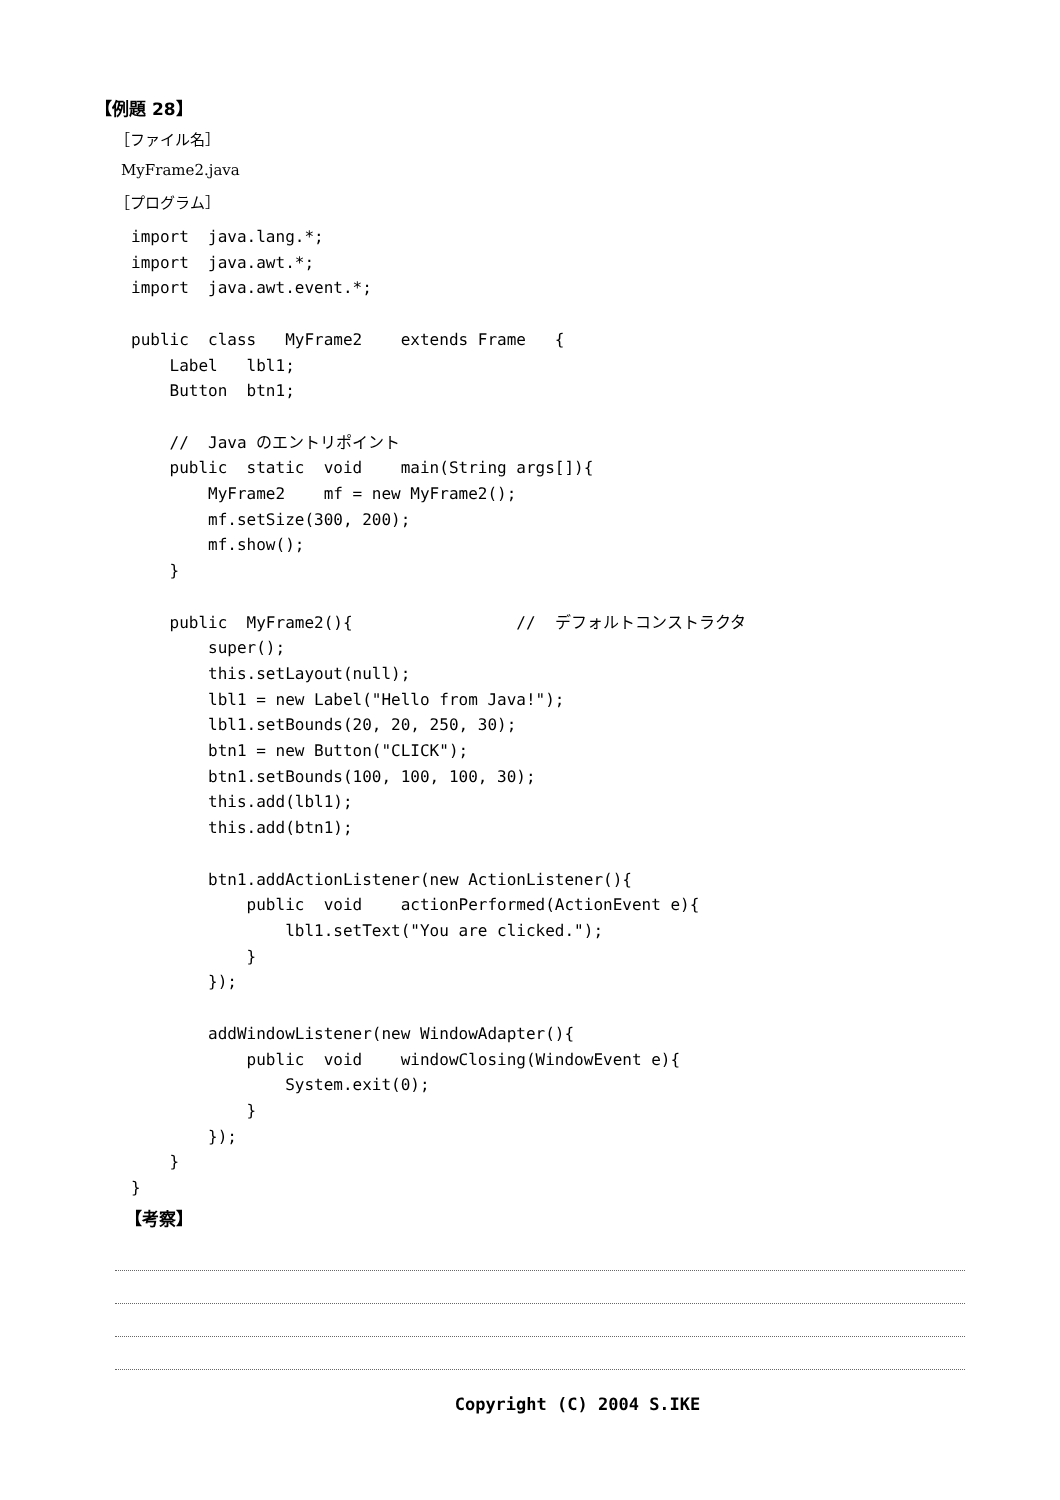【例題 28】
［ファイル名］
MyFrame2.java
［プログラム］
import  java.lang.*;
import  java.awt.*;
import  java.awt.event.*;

public  class   MyFrame2    extends Frame   {
    Label   lbl1;
    Button  btn1;

    //  Java のエントリポイント
    public  static  void    main(String args[]){
        MyFrame2    mf = new MyFrame2();
        mf.setSize(300, 200);
        mf.show();
    }

    public  MyFrame2(){                 //  デフォルトコンストラクタ
        super();
        this.setLayout(null);
        lbl1 = new Label("Hello from Java!");
        lbl1.setBounds(20, 20, 250, 30);
        btn1 = new Button("CLICK");
        btn1.setBounds(100, 100, 100, 30);
        this.add(lbl1);
        this.add(btn1);

        btn1.addActionListener(new ActionListener(){
            public  void    actionPerformed(ActionEvent e){
                lbl1.setText("You are clicked.");
            }
        });

        addWindowListener(new WindowAdapter(){
            public  void    windowClosing(WindowEvent e){
                System.exit(0);
            }
        });
    }
}
【考察】
Copyright (C) 2004 S.IKE